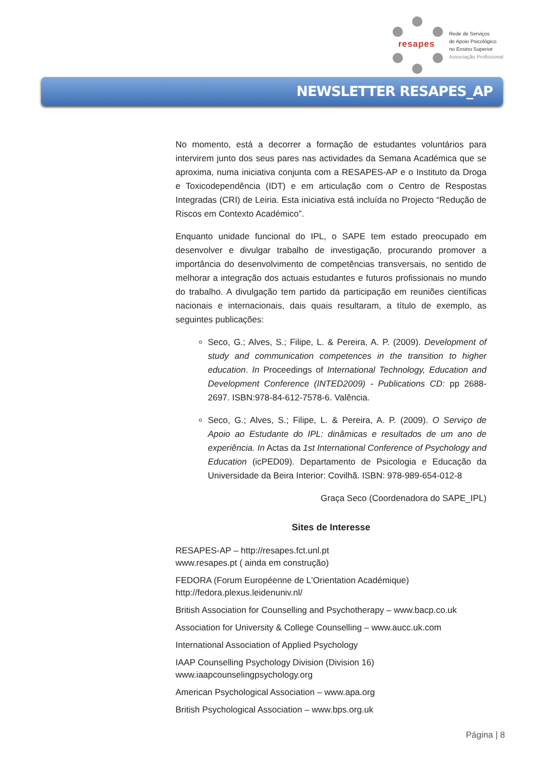resapes
Rede de Serviços
de Apoio Psicológico
no Ensino Superior
Associação Profissional
NEWSLETTER RESAPES_AP
No momento, está a decorrer a formação de estudantes voluntários para intervirem junto dos seus pares nas actividades da Semana Académica que se aproxima, numa iniciativa conjunta com a RESAPES-AP e o Instituto da Droga e Toxicodependência (IDT) e em articulação com o Centro de Respostas Integradas (CRI) de Leiria. Esta iniciativa está incluída no Projecto “Redução de Riscos em Contexto Académico”.
Enquanto unidade funcional do IPL, o SAPE tem estado preocupado em desenvolver e divulgar trabalho de investigação, procurando promover a importância do desenvolvimento de competências transversais, no sentido de melhorar a integração dos actuais estudantes e futuros profissionais no mundo do trabalho. A divulgação tem partido da participação em reuniões científicas nacionais e internacionais, dais quais resultaram, a título de exemplo, as seguintes publicações:
Seco, G.; Alves, S.; Filipe, L. & Pereira, A. P. (2009). Development of study and communication competences in the transition to higher education. In Proceedings of International Technology, Education and Development Conference (INTED2009) - Publications CD: pp 2688-2697. ISBN:978-84-612-7578-6. Valência.
Seco, G.; Alves, S.; Filipe, L. & Pereira, A. P. (2009). O Serviço de Apoio ao Estudante do IPL: dinâmicas e resultados de um ano de experiência. In Actas da 1st International Conference of Psychology and Education (icPED09). Departamento de Psicologia e Educação da Universidade da Beira Interior: Covilhã. ISBN: 978-989-654-012-8
Graça Seco (Coordenadora do SAPE_IPL)
Sites de Interesse
RESAPES-AP – http://resapes.fct.unl.pt
www.resapes.pt ( ainda em construção)
FEDORA (Forum Européenne de L'Orientation Académique)
http://fedora.plexus.leidenuniv.nl/
British Association for Counselling and Psychotherapy – www.bacp.co.uk
Association for University & College Counselling – www.aucc.uk.com
International Association of Applied Psychology
IAAP Counselling Psychology Division (Division 16)
www.iaapcounselingpsychology.org
American Psychological Association – www.apa.org
British Psychological Association – www.bps.org.uk
Página | 8